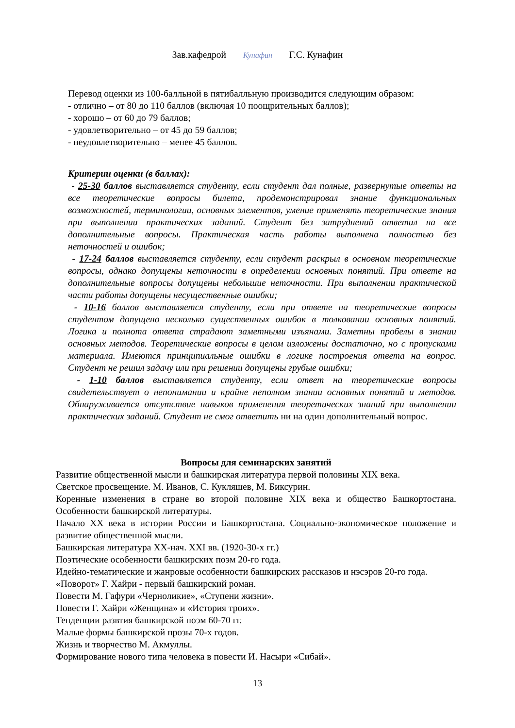Зав.кафедрой Кунафин Г.С. Кунафин
Перевод оценки из 100-балльной в пятибалльную производится следующим образом:
- отлично – от 80 до 110 баллов (включая 10 поощрительных баллов);
- хорошо – от 60 до 79 баллов;
- удовлетворительно – от 45 до 59 баллов;
- неудовлетворительно – менее 45 баллов.
Критерии оценки (в баллах):
- 25-30 баллов выставляется студенту, если студент дал полные, развернутые ответы на все теоретические вопросы билета, продемонстрировал знание функциональных возможностей, терминологии, основных элементов, умение применять теоретические знания при выполнении практических заданий. Студент без затруднений ответил на все дополнительные вопросы. Практическая часть работы выполнена полностью без неточностей и ошибок;
- 17-24 баллов выставляется студенту, если студент раскрыл в основном теоретические вопросы, однако допущены неточности в определении основных понятий. При ответе на дополнительные вопросы допущены небольшие неточности. При выполнении практической части работы допущены несущественные ошибки;
- 10-16 баллов выставляется студенту, если при ответе на теоретические вопросы студентом допущено несколько существенных ошибок в толковании основных понятий. Логика и полнота ответа страдают заметными изъянами. Заметны пробелы в знании основных методов. Теоретические вопросы в целом изложены достаточно, но с пропусками материала. Имеются принципиальные ошибки в логике построения ответа на вопрос. Студент не решил задачу или при решении допущены грубые ошибки;
- 1-10 баллов выставляется студенту, если ответ на теоретические вопросы свидетельствует о непонимании и крайне неполном знании основных понятий и методов. Обнаруживается отсутствие навыков применения теоретических знаний при выполнении практических заданий. Студент не смог ответить ни на один дополнительный вопрос.
Вопросы для семинарских занятий
Развитие общественной мысли и башкирская литература первой половины XIX века.
Светское просвещение. М. Иванов, С. Кукляшев, М. Биксурин.
Коренные изменения в стране во второй половине XIX века и общество Башкортостана. Особенности башкирской литературы.
Начало XX века в истории России и Башкортостана. Социально-экономическое положение и развитие общественной мысли.
Башкирская литература XX-нач. XXI вв. (1920-30-х гг.)
Поэтические особенности башкирских поэм 20-го года.
Идейно-тематические и жанровые особенности башкирских рассказов и нэсэров 20-го года.
«Поворот» Г. Хайри - первый башкирский роман.
Повести М. Гафури «Черноликие», «Ступени жизни».
Повести Г. Хайри «Женщина» и «История троих».
Тенденции развтия башкирской поэм 60-70 гг.
Малые формы башкирской прозы 70-х годов.
Жизнь и творчество М. Акмуллы.
Формирование нового типа человека в повести И. Насыри «Сибай».
13